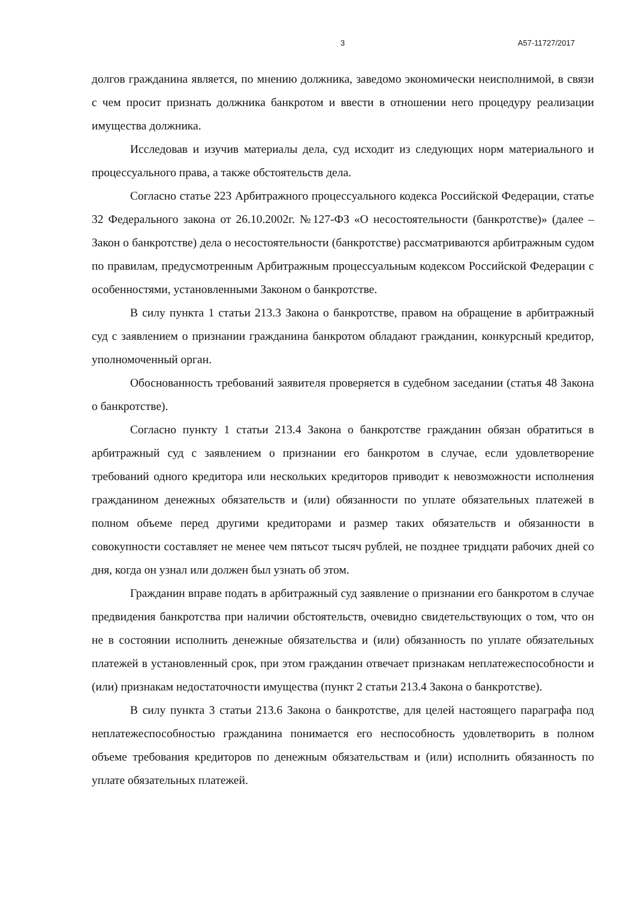3 А57-11727/2017
долгов гражданина является, по мнению должника, заведомо экономически неисполнимой, в связи с чем просит признать должника банкротом и ввести в отношении него процедуру реализации имущества должника.
Исследовав и изучив материалы дела, суд исходит из следующих норм материального и процессуального права, а также обстоятельств дела.
Согласно статье 223 Арбитражного процессуального кодекса Российской Федерации, статье 32 Федерального закона от 26.10.2002г. №127-ФЗ «О несостоятельности (банкротстве)» (далее – Закон о банкротстве) дела о несостоятельности (банкротстве) рассматриваются арбитражным судом по правилам, предусмотренным Арбитражным процессуальным кодексом Российской Федерации с особенностями, установленными Законом о банкротстве.
В силу пункта 1 статьи 213.3 Закона о банкротстве, правом на обращение в арбитражный суд с заявлением о признании гражданина банкротом обладают гражданин, конкурсный кредитор, уполномоченный орган.
Обоснованность требований заявителя проверяется в судебном заседании (статья 48 Закона о банкротстве).
Согласно пункту 1 статьи 213.4 Закона о банкротстве гражданин обязан обратиться в арбитражный суд с заявлением о признании его банкротом в случае, если удовлетворение требований одного кредитора или нескольких кредиторов приводит к невозможности исполнения гражданином денежных обязательств и (или) обязанности по уплате обязательных платежей в полном объеме перед другими кредиторами и размер таких обязательств и обязанности в совокупности составляет не менее чем пятьсот тысяч рублей, не позднее тридцати рабочих дней со дня, когда он узнал или должен был узнать об этом.
Гражданин вправе подать в арбитражный суд заявление о признании его банкротом в случае предвидения банкротства при наличии обстоятельств, очевидно свидетельствующих о том, что он не в состоянии исполнить денежные обязательства и (или) обязанность по уплате обязательных платежей в установленный срок, при этом гражданин отвечает признакам неплатежеспособности и (или) признакам недостаточности имущества (пункт 2 статьи 213.4 Закона о банкротстве).
В силу пункта 3 статьи 213.6 Закона о банкротстве, для целей настоящего параграфа под неплатежеспособностью гражданина понимается его неспособность удовлетворить в полном объеме требования кредиторов по денежным обязательствам и (или) исполнить обязанность по уплате обязательных платежей.